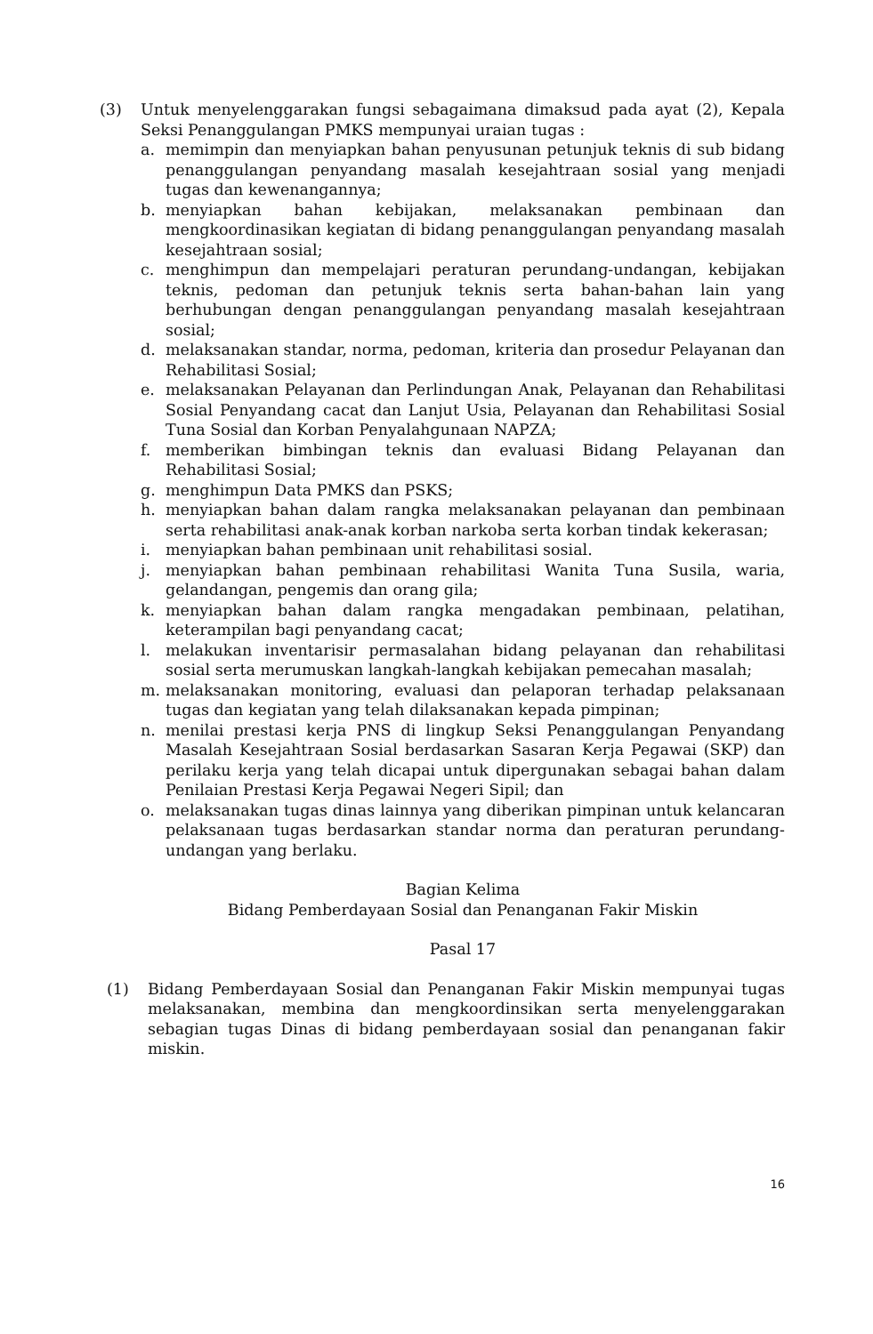(3) Untuk menyelenggarakan fungsi sebagaimana dimaksud pada ayat (2), Kepala Seksi Penanggulangan PMKS mempunyai uraian tugas :
a. memimpin dan menyiapkan bahan penyusunan petunjuk teknis di sub bidang penanggulangan penyandang masalah kesejahtraan sosial yang menjadi tugas dan kewenangannya;
b. menyiapkan bahan kebijakan, melaksanakan pembinaan dan mengkoordinasikan kegiatan di bidang penanggulangan penyandang masalah kesejahtraan sosial;
c. menghimpun dan mempelajari peraturan perundang-undangan, kebijakan teknis, pedoman dan petunjuk teknis serta bahan-bahan lain yang berhubungan dengan penanggulangan penyandang masalah kesejahtraan sosial;
d. melaksanakan standar, norma, pedoman, kriteria dan prosedur Pelayanan dan Rehabilitasi Sosial;
e. melaksanakan Pelayanan dan Perlindungan Anak, Pelayanan dan Rehabilitasi Sosial Penyandang cacat dan Lanjut Usia, Pelayanan dan Rehabilitasi Sosial Tuna Sosial dan Korban Penyalahgunaan NAPZA;
f. memberikan bimbingan teknis dan evaluasi Bidang Pelayanan dan Rehabilitasi Sosial;
g. menghimpun Data PMKS dan PSKS;
h. menyiapkan bahan dalam rangka melaksanakan pelayanan dan pembinaan serta rehabilitasi anak-anak korban narkoba serta korban tindak kekerasan;
i. menyiapkan bahan pembinaan unit rehabilitasi sosial.
j. menyiapkan bahan pembinaan rehabilitasi Wanita Tuna Susila, waria, gelandangan, pengemis dan orang gila;
k. menyiapkan bahan dalam rangka mengadakan pembinaan, pelatihan, keterampilan bagi penyandang cacat;
l. melakukan inventarisir permasalahan bidang pelayanan dan rehabilitasi sosial serta merumuskan langkah-langkah kebijakan pemecahan masalah;
m. melaksanakan monitoring, evaluasi dan pelaporan terhadap pelaksanaan tugas dan kegiatan yang telah dilaksanakan kepada pimpinan;
n. menilai prestasi kerja PNS di lingkup Seksi Penanggulangan Penyandang Masalah Kesejahtraan Sosial berdasarkan Sasaran Kerja Pegawai (SKP) dan perilaku kerja yang telah dicapai untuk dipergunakan sebagai bahan dalam Penilaian Prestasi Kerja Pegawai Negeri Sipil; dan
o. melaksanakan tugas dinas lainnya yang diberikan pimpinan untuk kelancaran pelaksanaan tugas berdasarkan standar norma dan peraturan perundang-undangan yang berlaku.
Bagian Kelima
Bidang Pemberdayaan Sosial dan Penanganan Fakir Miskin
Pasal 17
(1) Bidang Pemberdayaan Sosial dan Penanganan Fakir Miskin mempunyai tugas melaksanakan, membina dan mengkoordinsikan serta menyelenggarakan sebagian tugas Dinas di bidang pemberdayaan sosial dan penanganan fakir miskin.
16